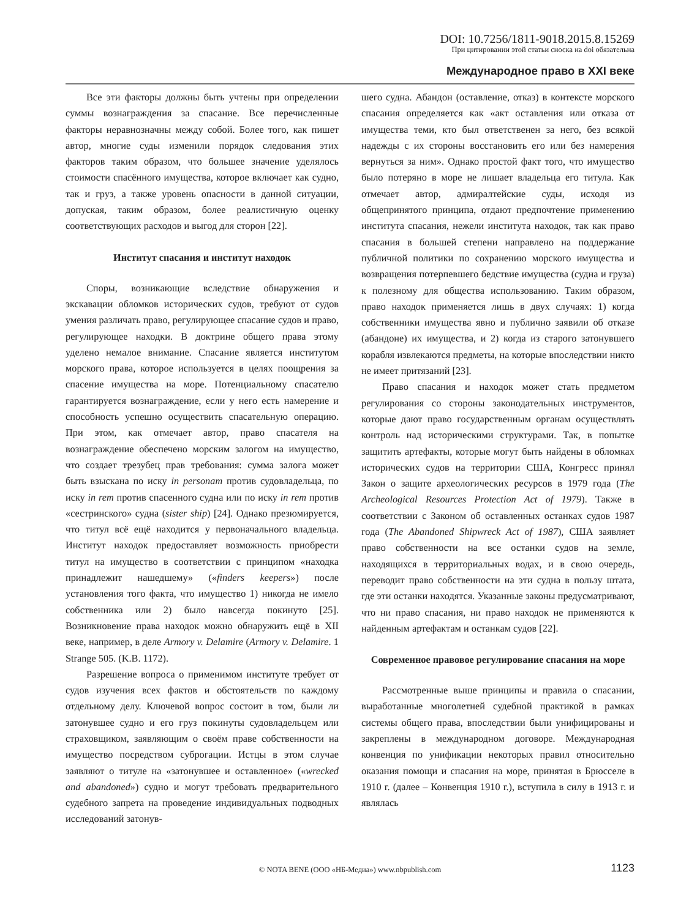DOI: 10.7256/1811-9018.2015.8.15269
При цитировании этой статьи сноска на doi обязательна
Международное право в XXI веке
Все эти факторы должны быть учтены при определении суммы вознаграждения за спасание. Все перечисленные факторы неравнозначны между собой. Более того, как пишет автор, многие суды изменили порядок следования этих факторов таким образом, что большее значение уделялось стоимости спасённого имущества, которое включает как судно, так и груз, а также уровень опасности в данной ситуации, допуская, таким образом, более реалистичную оценку соответствующих расходов и выгод для сторон [22].
Институт спасания и институт находок
Споры, возникающие вследствие обнаружения и экскавации обломков исторических судов, требуют от судов умения различать право, регулирующее спасание судов и право, регулирующее находки. В доктрине общего права этому уделено немалое внимание. Спасание является институтом морского права, которое используется в целях поощрения за спасение имущества на море. Потенциальному спасателю гарантируется вознаграждение, если у него есть намерение и способность успешно осуществить спасательную операцию. При этом, как отмечает автор, право спасателя на вознаграждение обеспечено морским залогом на имущество, что создает трезубец прав требования: сумма залога может быть взыскана по иску in personam против судовладельца, по иску in rem против спасенного судна или по иску in rem против «сестринского» судна (sister ship) [24]. Однако презюмируется, что титул всё ещё находится у первоначального владельца. Институт находок предоставляет возможность приобрести титул на имущество в соответствии с принципом «находка принадлежит нашедшему» («finders keepers») после установления того факта, что имущество 1) никогда не имело собственника или 2) было навсегда покинуто [25]. Возникновение права находок можно обнаружить ещё в XII веке, например, в деле Armory v. Delamire (Armory v. Delamire. 1 Strange 505. (K.B. 1172).
Разрешение вопроса о применимом институте требует от судов изучения всех фактов и обстоятельств по каждому отдельному делу. Ключевой вопрос состоит в том, были ли затонувшее судно и его груз покинуты судовладельцем или страховщиком, заявляющим о своём праве собственности на имущество посредством суброгации. Истцы в этом случае заявляют о титуле на «затонувшее и оставленное» («wrecked and abandoned») судно и могут требовать предварительного судебного запрета на проведение индивидуальных подводных исследований затонув-
шего судна. Абандон (оставление, отказ) в контексте морского спасания определяется как «акт оставления или отказа от имущества теми, кто был ответственен за него, без всякой надежды с их стороны восстановить его или без намерения вернуться за ним». Однако простой факт того, что имущество было потеряно в море не лишает владельца его титула. Как отмечает автор, адмиралтейские суды, исходя из общепринятого принципа, отдают предпочтение применению института спасания, нежели института находок, так как право спасания в большей степени направлено на поддержание публичной политики по сохранению морского имущества и возвращения потерпевшего бедствие имущества (судна и груза) к полезному для общества использованию. Таким образом, право находок применяется лишь в двух случаях: 1) когда собственники имущества явно и публично заявили об отказе (абандоне) их имущества, и 2) когда из старого затонувшего корабля извлекаются предметы, на которые впоследствии никто не имеет притязаний [23].
Право спасания и находок может стать предметом регулирования со стороны законодательных инструментов, которые дают право государственным органам осуществлять контроль над историческими структурами. Так, в попытке защитить артефакты, которые могут быть найдены в обломках исторических судов на территории США, Конгресс принял Закон о защите археологических ресурсов в 1979 года (The Archeological Resources Protection Act of 1979). Также в соответствии с Законом об оставленных останках судов 1987 года (The Abandoned Shipwreck Act of 1987), США заявляет право собственности на все останки судов на земле, находящихся в территориальных водах, и в свою очередь, переводит право собственности на эти судна в пользу штата, где эти останки находятся. Указанные законы предусматривают, что ни право спасания, ни право находок не применяются к найденным артефактам и останкам судов [22].
Современное правовое регулирование спасания на море
Рассмотренные выше принципы и правила о спасании, выработанные многолетней судебной практикой в рамках системы общего права, впоследствии были унифицированы и закреплены в международном договоре. Международная конвенция по унификации некоторых правил относительно оказания помощи и спасания на море, принятая в Брюсселе в 1910 г. (далее – Конвенция 1910 г.), вступила в силу в 1913 г. и являлась
© NOTA BENE (ООО «НБ-Медиа») www.nbpublish.com 1123